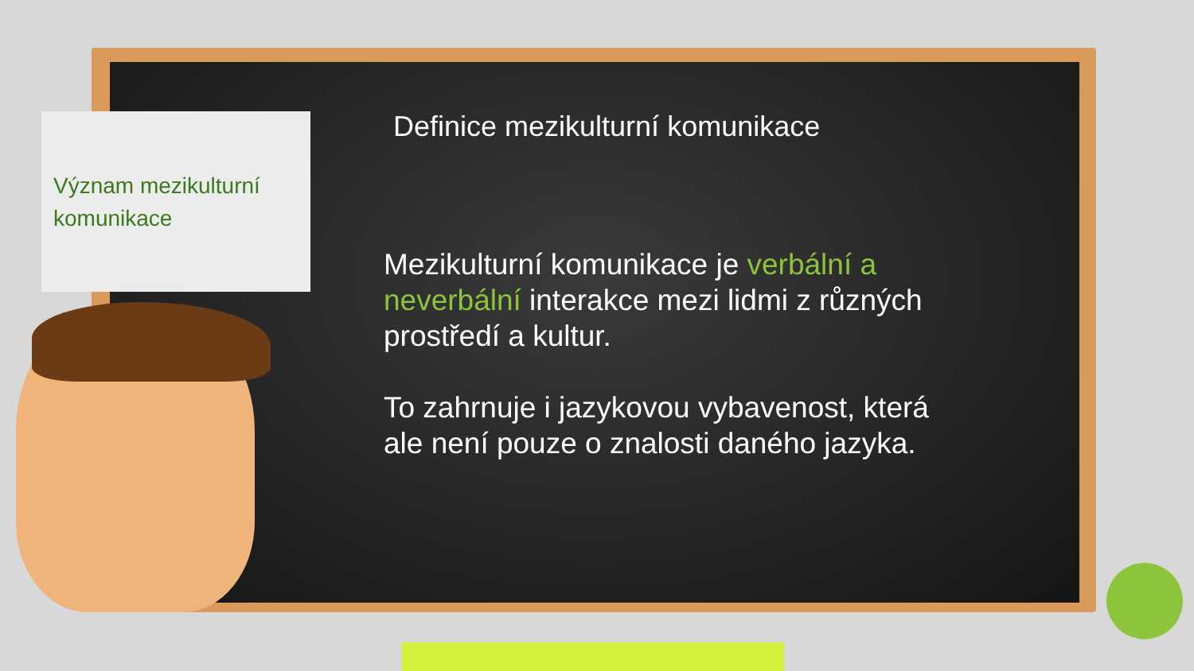Význam mezikulturní
komunikace
Definice mezikulturní komunikace
Mezikulturní komunikace je verbální a neverbální interakce mezi lidmi z různých prostředí a kultur.
To zahrnuje i jazykovou vybavenost, která ale není pouze o znalosti daného jazyka.